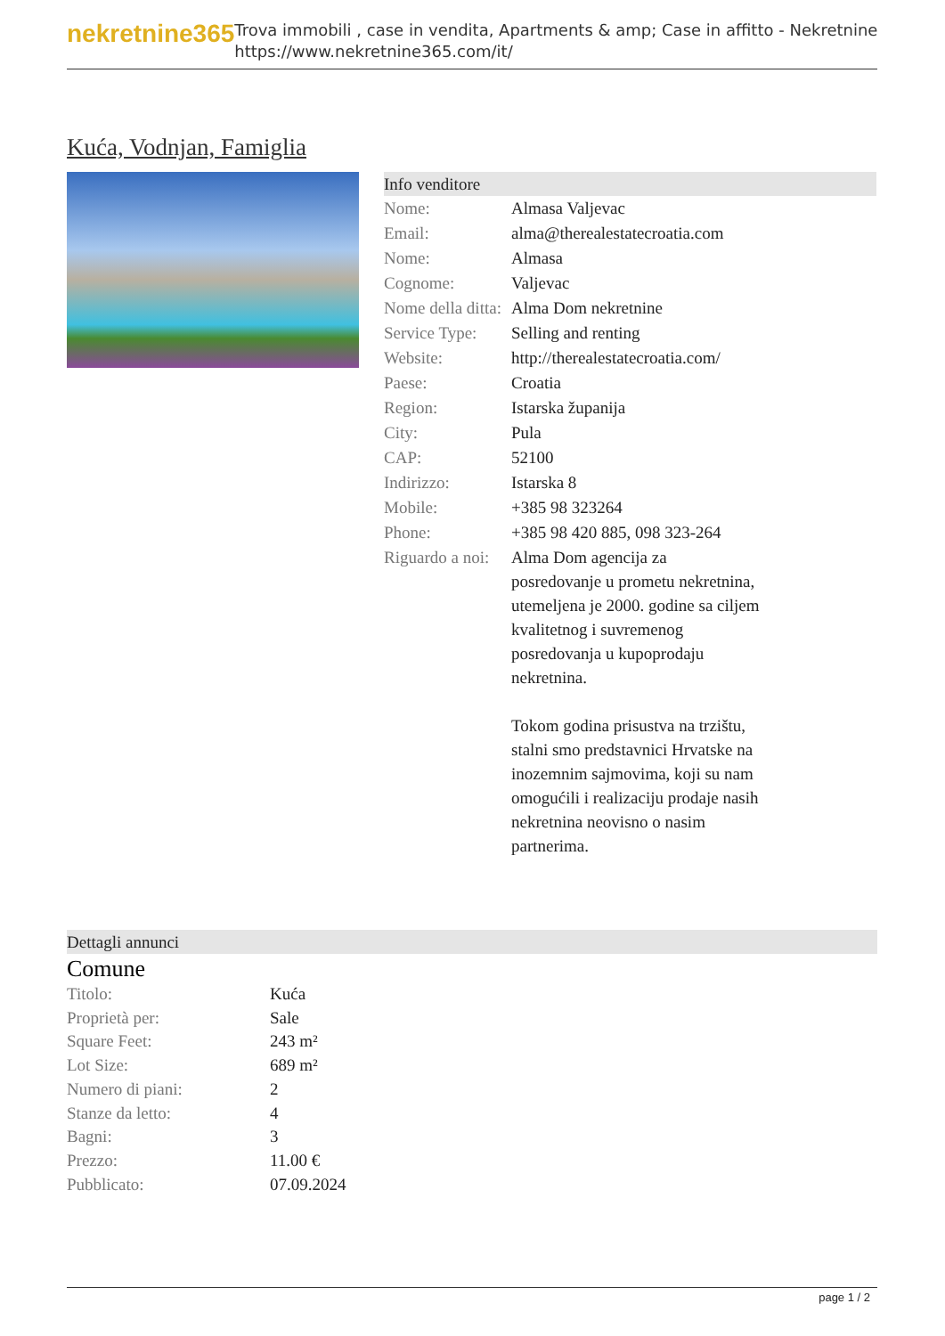nekretnine365
Trova immobili , case in vendita, Apartments & amp; Case in affitto - Nekretnine
https://www.nekretnine365.com/it/
Kuća, Vodnjan, Famiglia
Info venditore
| Nome: | Almasa Valjevac |
| Email: | alma@therealestatecroatia.com |
| Nome: | Almasa |
| Cognome: | Valjevac |
| Nome della ditta: | Alma Dom nekretnine |
| Service Type: | Selling and renting |
| Website: | http://therealestatecroatia.com/ |
| Paese: | Croatia |
| Region: | Istarska županija |
| City: | Pula |
| CAP: | 52100 |
| Indirizzo: | Istarska 8 |
| Mobile: | +385 98 323264 |
| Phone: | +385 98 420 885, 098 323-264 |
| Riguardo a noi: | Alma Dom agencija za posredovanje u prometu nekretnina, utemeljena je 2000. godine sa ciljem kvalitetnog i suvremenog posredovanja u kupoprodaju nekretnina. Tokom godina prisustva na trzištu, stalni smo predstavnici Hrvatske na inozemnim sajmovima, koji su nam omogućili i realizaciju prodaje nasih nekretnina neovisno o nasim partnerima. |
Dettagli annunci
Comune
| Titolo: | Kuća |
| Proprietà per: | Sale |
| Square Feet: | 243 m² |
| Lot Size: | 689 m² |
| Numero di piani: | 2 |
| Stanze da letto: | 4 |
| Bagni: | 3 |
| Prezzo: | 11.00 € |
| Pubblicato: | 07.09.2024 |
page 1 / 2